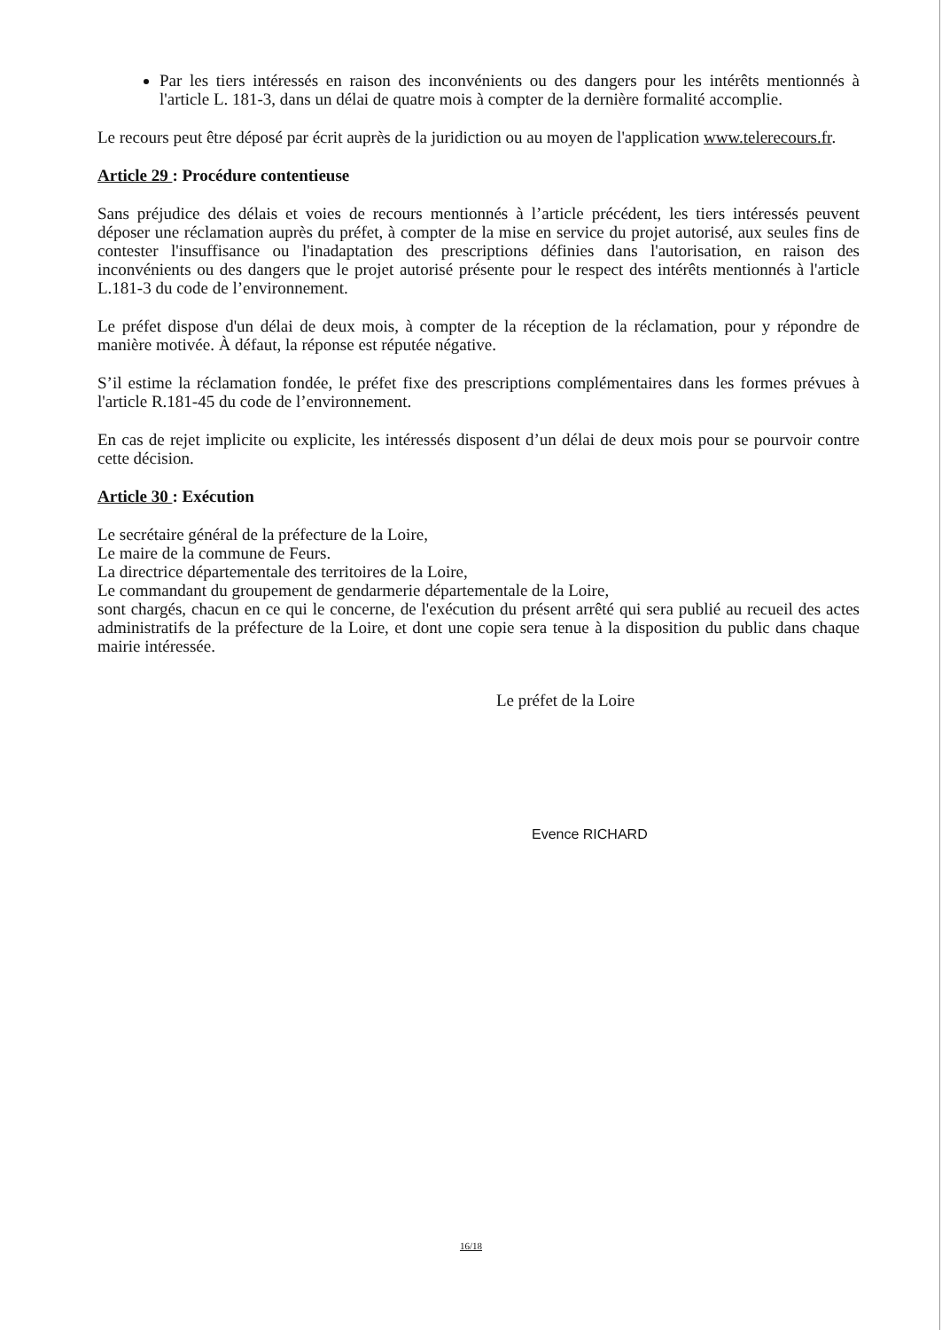Par les tiers intéressés en raison des inconvénients ou des dangers pour les intérêts mentionnés à l'article L. 181-3, dans un délai de quatre mois à compter de la dernière formalité accomplie.
Le recours peut être déposé par écrit auprès de la juridiction ou au moyen de l'application www.telerecours.fr.
Article 29 : Procédure contentieuse
Sans préjudice des délais et voies de recours mentionnés à l’article précédent, les tiers intéressés peuvent déposer une réclamation auprès du préfet, à compter de la mise en service du projet autorisé, aux seules fins de contester l'insuffisance ou l'inadaptation des prescriptions définies dans l'autorisation, en raison des inconvénients ou des dangers que le projet autorisé présente pour le respect des intérêts mentionnés à l'article L.181-3 du code de l’environnement.
Le préfet dispose d'un délai de deux mois, à compter de la réception de la réclamation, pour y répondre de manière motivée. À défaut, la réponse est réputée négative.
S’il estime la réclamation fondée, le préfet fixe des prescriptions complémentaires dans les formes prévues à l'article R.181-45 du code de l’environnement.
En cas de rejet implicite ou explicite, les intéressés disposent d’un délai de deux mois pour se pourvoir contre cette décision.
Article 30 : Exécution
Le secrétaire général de la préfecture de la Loire,
Le maire de la commune de Feurs.
La directrice départementale des territoires de la Loire,
Le commandant du groupement de gendarmerie départementale de la Loire,
sont chargés, chacun en ce qui le concerne, de l'exécution du présent arrêté qui sera publié au recueil des actes administratifs de la préfecture de la Loire, et dont une copie sera tenue à la disposition du public dans chaque mairie intéressée.
Le préfet de la Loire
Evence RICHARD
16/18